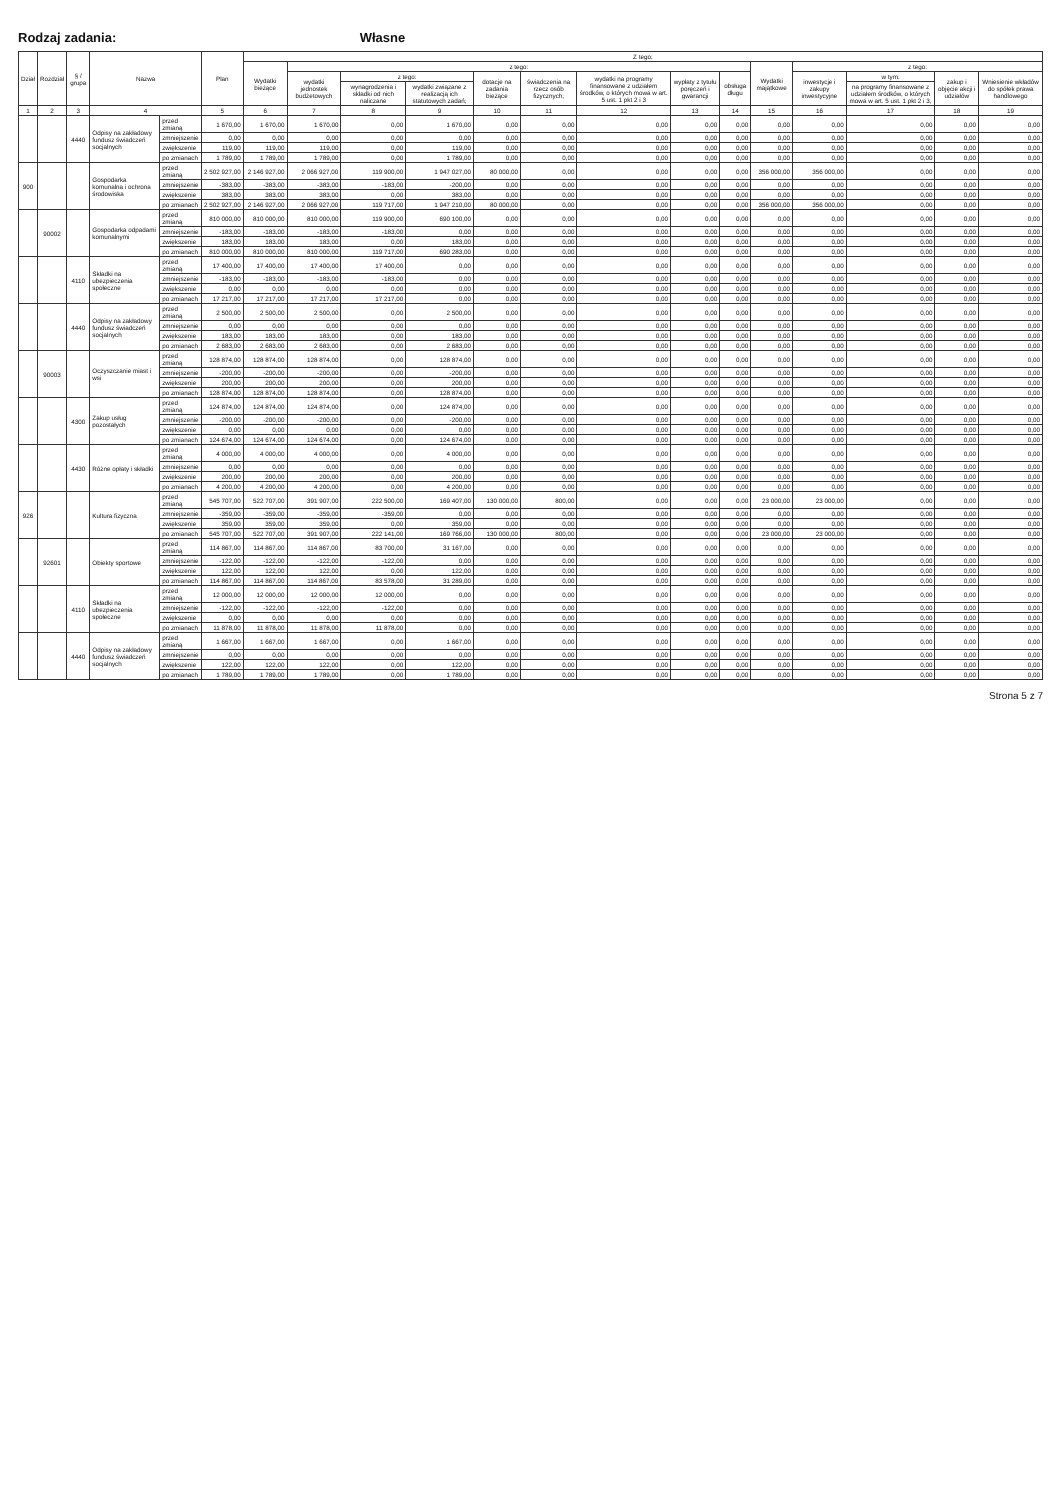Rodzaj zadania: Własne
| Dział | Rozdział | § / grupa | Nazwa | | Plan | Z tego: | | | | | | | | | | | | | |
| --- | --- | --- | --- | --- | --- | --- | --- | --- | --- | --- | --- | --- | --- | --- | --- | --- | --- | --- | --- |
| | | | | | | Wydatki bieżące | z tego: | | | | | | | | Wydatki majątkowe | z tego: | | | |
| | | | | | | | wydatki jednostek budżetowych | z tego: | | dotacje na zadania bieżące | świadczenia na rzecz osób fizycznych; | wydatki na programy finansowane z udziałem środków, o których mowa w art. 5 ust. 1 pkt 2 i 3 | wypłaty z tytułu poręczeń i gwarancji | obsługa długu | | inwestycje i zakupy inwestycyjne | w tym: | zakup i objęcie akcji i udziałów | Wniesienie wkładów do spółek prawa handlowego |
| | | | | | | | | wynagrodzenia i składki od nich naliczane | wydatki związane z realizacją ich statutowych zadań; | | | | | | | | na programy finansowane z udziałem środków, o których mowa w art. 5 ust. 1 pkt 2 i 3, | | |
| 1 | 2 | 3 | 4 | | 5 | 6 | 7 | 8 | 9 | 10 | 11 | 12 | 13 | 14 | 15 | 16 | 17 | 18 | 19 |
| | | 4440 | Odpisy na zakładowy fundusz świadczeń socjalnych | przed zmianą | 1 670,00 | 1 670,00 | 1 670,00 | 0,00 | 1 670,00 | 0,00 | 0,00 | 0,00 | 0,00 | 0,00 | 0,00 | 0,00 | 0,00 | 0,00 | 0,00 |
| | | | | zmniejszenie | 0,00 | 0,00 | 0,00 | 0,00 | 0,00 | 0,00 | 0,00 | 0,00 | 0,00 | 0,00 | 0,00 | 0,00 | 0,00 | 0,00 | 0,00 |
| | | | | zwiększenie | 119,00 | 119,00 | 119,00 | 0,00 | 119,00 | 0,00 | 0,00 | 0,00 | 0,00 | 0,00 | 0,00 | 0,00 | 0,00 | 0,00 | 0,00 |
| | | | | po zmianach | 1 789,00 | 1 789,00 | 1 789,00 | 0,00 | 1 789,00 | 0,00 | 0,00 | 0,00 | 0,00 | 0,00 | 0,00 | 0,00 | 0,00 | 0,00 | 0,00 |
| 900 | | | Gospodarka komunalna i ochrona środowiska | przed zmianą | 2 502 927,00 | 2 146 927,00 | 2 066 927,00 | 119 900,00 | 1 947 027,00 | 80 000,00 | 0,00 | 0,00 | 0,00 | 0,00 | 356 000,00 | 356 000,00 | 0,00 | 0,00 | 0,00 |
| | | | | zmniejszenie | -383,00 | -383,00 | -383,00 | -183,00 | -200,00 | 0,00 | 0,00 | 0,00 | 0,00 | 0,00 | 0,00 | 0,00 | 0,00 | 0,00 | 0,00 |
| | | | | zwiększenie | 383,00 | 383,00 | 383,00 | 0,00 | 383,00 | 0,00 | 0,00 | 0,00 | 0,00 | 0,00 | 0,00 | 0,00 | 0,00 | 0,00 | 0,00 |
| | | | | po zmianach | 2 502 927,00 | 2 146 927,00 | 2 066 927,00 | 119 717,00 | 1 947 210,00 | 80 000,00 | 0,00 | 0,00 | 0,00 | 0,00 | 356 000,00 | 356 000,00 | 0,00 | 0,00 | 0,00 |
| | 90002 | | Gospodarka odpadami komunalnymi | przed zmianą | 810 000,00 | 810 000,00 | 810 000,00 | 119 900,00 | 690 100,00 | 0,00 | 0,00 | 0,00 | 0,00 | 0,00 | 0,00 | 0,00 | 0,00 | 0,00 | 0,00 |
| | | | | zmniejszenie | -183,00 | -183,00 | -183,00 | -183,00 | 0,00 | 0,00 | 0,00 | 0,00 | 0,00 | 0,00 | 0,00 | 0,00 | 0,00 | 0,00 | 0,00 |
| | | | | zwiększenie | 183,00 | 183,00 | 183,00 | 0,00 | 183,00 | 0,00 | 0,00 | 0,00 | 0,00 | 0,00 | 0,00 | 0,00 | 0,00 | 0,00 | 0,00 |
| | | | | po zmianach | 810 000,00 | 810 000,00 | 810 000,00 | 119 717,00 | 690 283,00 | 0,00 | 0,00 | 0,00 | 0,00 | 0,00 | 0,00 | 0,00 | 0,00 | 0,00 | 0,00 |
| | | 4110 | Składki na ubezpieczenia społeczne | przed zmianą | 17 400,00 | 17 400,00 | 17 400,00 | 17 400,00 | 0,00 | 0,00 | 0,00 | 0,00 | 0,00 | 0,00 | 0,00 | 0,00 | 0,00 | 0,00 | 0,00 |
| | | | | zmniejszenie | -183,00 | -183,00 | -183,00 | -183,00 | 0,00 | 0,00 | 0,00 | 0,00 | 0,00 | 0,00 | 0,00 | 0,00 | 0,00 | 0,00 | 0,00 |
| | | | | zwiększenie | 0,00 | 0,00 | 0,00 | 0,00 | 0,00 | 0,00 | 0,00 | 0,00 | 0,00 | 0,00 | 0,00 | 0,00 | 0,00 | 0,00 | 0,00 |
| | | | | po zmianach | 17 217,00 | 17 217,00 | 17 217,00 | 17 217,00 | 0,00 | 0,00 | 0,00 | 0,00 | 0,00 | 0,00 | 0,00 | 0,00 | 0,00 | 0,00 | 0,00 |
| | | 4440 | Odpisy na zakładowy fundusz świadczeń socjalnych | przed zmianą | 2 500,00 | 2 500,00 | 2 500,00 | 0,00 | 2 500,00 | 0,00 | 0,00 | 0,00 | 0,00 | 0,00 | 0,00 | 0,00 | 0,00 | 0,00 | 0,00 |
| | | | | zmniejszenie | 0,00 | 0,00 | 0,00 | 0,00 | 0,00 | 0,00 | 0,00 | 0,00 | 0,00 | 0,00 | 0,00 | 0,00 | 0,00 | 0,00 | 0,00 |
| | | | | zwiększenie | 183,00 | 183,00 | 183,00 | 0,00 | 183,00 | 0,00 | 0,00 | 0,00 | 0,00 | 0,00 | 0,00 | 0,00 | 0,00 | 0,00 | 0,00 |
| | | | | po zmianach | 2 683,00 | 2 683,00 | 2 683,00 | 0,00 | 2 683,00 | 0,00 | 0,00 | 0,00 | 0,00 | 0,00 | 0,00 | 0,00 | 0,00 | 0,00 | 0,00 |
| | 90003 | | Oczyszczanie miast i wsi | przed zmianą | 128 874,00 | 128 874,00 | 128 874,00 | 0,00 | 128 874,00 | 0,00 | 0,00 | 0,00 | 0,00 | 0,00 | 0,00 | 0,00 | 0,00 | 0,00 | 0,00 |
| | | | | zmniejszenie | -200,00 | -200,00 | -200,00 | 0,00 | -200,00 | 0,00 | 0,00 | 0,00 | 0,00 | 0,00 | 0,00 | 0,00 | 0,00 | 0,00 | 0,00 |
| | | | | zwiększenie | 200,00 | 200,00 | 200,00 | 0,00 | 200,00 | 0,00 | 0,00 | 0,00 | 0,00 | 0,00 | 0,00 | 0,00 | 0,00 | 0,00 | 0,00 |
| | | | | po zmianach | 128 874,00 | 128 874,00 | 128 874,00 | 0,00 | 128 874,00 | 0,00 | 0,00 | 0,00 | 0,00 | 0,00 | 0,00 | 0,00 | 0,00 | 0,00 | 0,00 |
| | | 4300 | Zakup usług pozostałych | przed zmianą | 124 874,00 | 124 874,00 | 124 874,00 | 0,00 | 124 874,00 | 0,00 | 0,00 | 0,00 | 0,00 | 0,00 | 0,00 | 0,00 | 0,00 | 0,00 | 0,00 |
| | | | | zmniejszenie | -200,00 | -200,00 | -200,00 | 0,00 | -200,00 | 0,00 | 0,00 | 0,00 | 0,00 | 0,00 | 0,00 | 0,00 | 0,00 | 0,00 | 0,00 |
| | | | | zwiększenie | 0,00 | 0,00 | 0,00 | 0,00 | 0,00 | 0,00 | 0,00 | 0,00 | 0,00 | 0,00 | 0,00 | 0,00 | 0,00 | 0,00 | 0,00 |
| | | | | po zmianach | 124 674,00 | 124 674,00 | 124 674,00 | 0,00 | 124 674,00 | 0,00 | 0,00 | 0,00 | 0,00 | 0,00 | 0,00 | 0,00 | 0,00 | 0,00 | 0,00 |
| | | 4430 | Różne opłaty i składki | przed zmianą | 4 000,00 | 4 000,00 | 4 000,00 | 0,00 | 4 000,00 | 0,00 | 0,00 | 0,00 | 0,00 | 0,00 | 0,00 | 0,00 | 0,00 | 0,00 | 0,00 |
| | | | | zmniejszenie | 0,00 | 0,00 | 0,00 | 0,00 | 0,00 | 0,00 | 0,00 | 0,00 | 0,00 | 0,00 | 0,00 | 0,00 | 0,00 | 0,00 | 0,00 |
| | | | | zwiększenie | 200,00 | 200,00 | 200,00 | 0,00 | 200,00 | 0,00 | 0,00 | 0,00 | 0,00 | 0,00 | 0,00 | 0,00 | 0,00 | 0,00 | 0,00 |
| | | | | po zmianach | 4 200,00 | 4 200,00 | 4 200,00 | 0,00 | 4 200,00 | 0,00 | 0,00 | 0,00 | 0,00 | 0,00 | 0,00 | 0,00 | 0,00 | 0,00 | 0,00 |
| 926 | | | Kultura fizyczna | przed zmianą | 545 707,00 | 522 707,00 | 391 907,00 | 222 500,00 | 169 407,00 | 130 000,00 | 800,00 | 0,00 | 0,00 | 0,00 | 23 000,00 | 23 000,00 | 0,00 | 0,00 | 0,00 |
| | | | | zmniejszenie | -359,00 | -359,00 | -359,00 | -359,00 | 0,00 | 0,00 | 0,00 | 0,00 | 0,00 | 0,00 | 0,00 | 0,00 | 0,00 | 0,00 | 0,00 |
| | | | | zwiększenie | 359,00 | 359,00 | 359,00 | 0,00 | 359,00 | 0,00 | 0,00 | 0,00 | 0,00 | 0,00 | 0,00 | 0,00 | 0,00 | 0,00 | 0,00 |
| | | | | po zmianach | 545 707,00 | 522 707,00 | 391 907,00 | 222 141,00 | 169 766,00 | 130 000,00 | 800,00 | 0,00 | 0,00 | 0,00 | 23 000,00 | 23 000,00 | 0,00 | 0,00 | 0,00 |
| | 92601 | | Obiekty sportowe | przed zmianą | 114 867,00 | 114 867,00 | 114 867,00 | 83 700,00 | 31 167,00 | 0,00 | 0,00 | 0,00 | 0,00 | 0,00 | 0,00 | 0,00 | 0,00 | 0,00 | 0,00 |
| | | | | zmniejszenie | -122,00 | -122,00 | -122,00 | -122,00 | 0,00 | 0,00 | 0,00 | 0,00 | 0,00 | 0,00 | 0,00 | 0,00 | 0,00 | 0,00 | 0,00 |
| | | | | zwiększenie | 122,00 | 122,00 | 122,00 | 0,00 | 122,00 | 0,00 | 0,00 | 0,00 | 0,00 | 0,00 | 0,00 | 0,00 | 0,00 | 0,00 | 0,00 |
| | | | | po zmianach | 114 867,00 | 114 867,00 | 114 867,00 | 83 578,00 | 31 289,00 | 0,00 | 0,00 | 0,00 | 0,00 | 0,00 | 0,00 | 0,00 | 0,00 | 0,00 | 0,00 |
| | | 4110 | Składki na ubezpieczenia społeczne | przed zmianą | 12 000,00 | 12 000,00 | 12 000,00 | 12 000,00 | 0,00 | 0,00 | 0,00 | 0,00 | 0,00 | 0,00 | 0,00 | 0,00 | 0,00 | 0,00 | 0,00 |
| | | | | zmniejszenie | -122,00 | -122,00 | -122,00 | -122,00 | 0,00 | 0,00 | 0,00 | 0,00 | 0,00 | 0,00 | 0,00 | 0,00 | 0,00 | 0,00 | 0,00 |
| | | | | zwiększenie | 0,00 | 0,00 | 0,00 | 0,00 | 0,00 | 0,00 | 0,00 | 0,00 | 0,00 | 0,00 | 0,00 | 0,00 | 0,00 | 0,00 | 0,00 |
| | | | | po zmianach | 11 878,00 | 11 878,00 | 11 878,00 | 11 878,00 | 0,00 | 0,00 | 0,00 | 0,00 | 0,00 | 0,00 | 0,00 | 0,00 | 0,00 | 0,00 | 0,00 |
| | | 4440 | Odpisy na zakładowy fundusz świadczeń socjalnych | przed zmianą | 1 667,00 | 1 667,00 | 1 667,00 | 0,00 | 1 667,00 | 0,00 | 0,00 | 0,00 | 0,00 | 0,00 | 0,00 | 0,00 | 0,00 | 0,00 | 0,00 |
| | | | | zmniejszenie | 0,00 | 0,00 | 0,00 | 0,00 | 0,00 | 0,00 | 0,00 | 0,00 | 0,00 | 0,00 | 0,00 | 0,00 | 0,00 | 0,00 | 0,00 |
| | | | | zwiększenie | 122,00 | 122,00 | 122,00 | 0,00 | 122,00 | 0,00 | 0,00 | 0,00 | 0,00 | 0,00 | 0,00 | 0,00 | 0,00 | 0,00 | 0,00 |
| | | | | po zmianach | 1 789,00 | 1 789,00 | 1 789,00 | 0,00 | 1 789,00 | 0,00 | 0,00 | 0,00 | 0,00 | 0,00 | 0,00 | 0,00 | 0,00 | 0,00 | 0,00 |
Strona 5 z 7